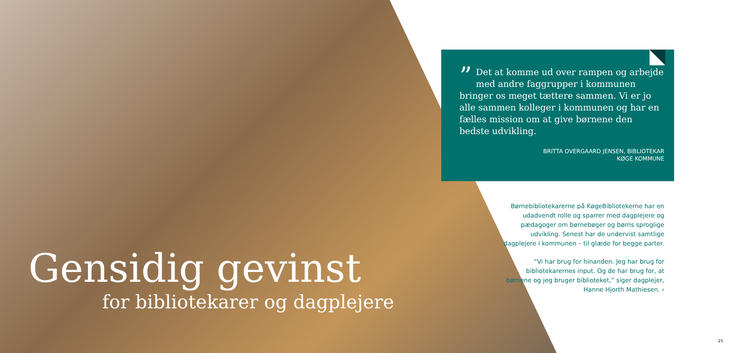Gensidig gevinst
for bibliotekarer og dagplejere
” Det at komme ud over rampen og arbejde med andre faggrupper i kommunen bringer os meget tættere sammen. Vi er jo alle sammen kolleger i kommunen og har en fælles mission om at give børnene den bedste udvikling.
BRITTA OVERGAARD JENSEN, BIBLIOTEKAR
KØGE KOMMUNE
Børnebibliotekarerne på KøgeBibliotekerne har en udadvendt rolle og sparrer med dagplejere og pædagoger om børnebøger og børns sproglige udvikling. Senest har de undervist samtlige dagplejere i kommunen – til glæde for begge parter.
”Vi har brug for hinanden. Jeg har brug for bibliotekarernes input. Og de har brug for, at børnene og jeg bruger biblioteket,” siger dagplejer, Hanne Hjorth Mathiesen. ›
25